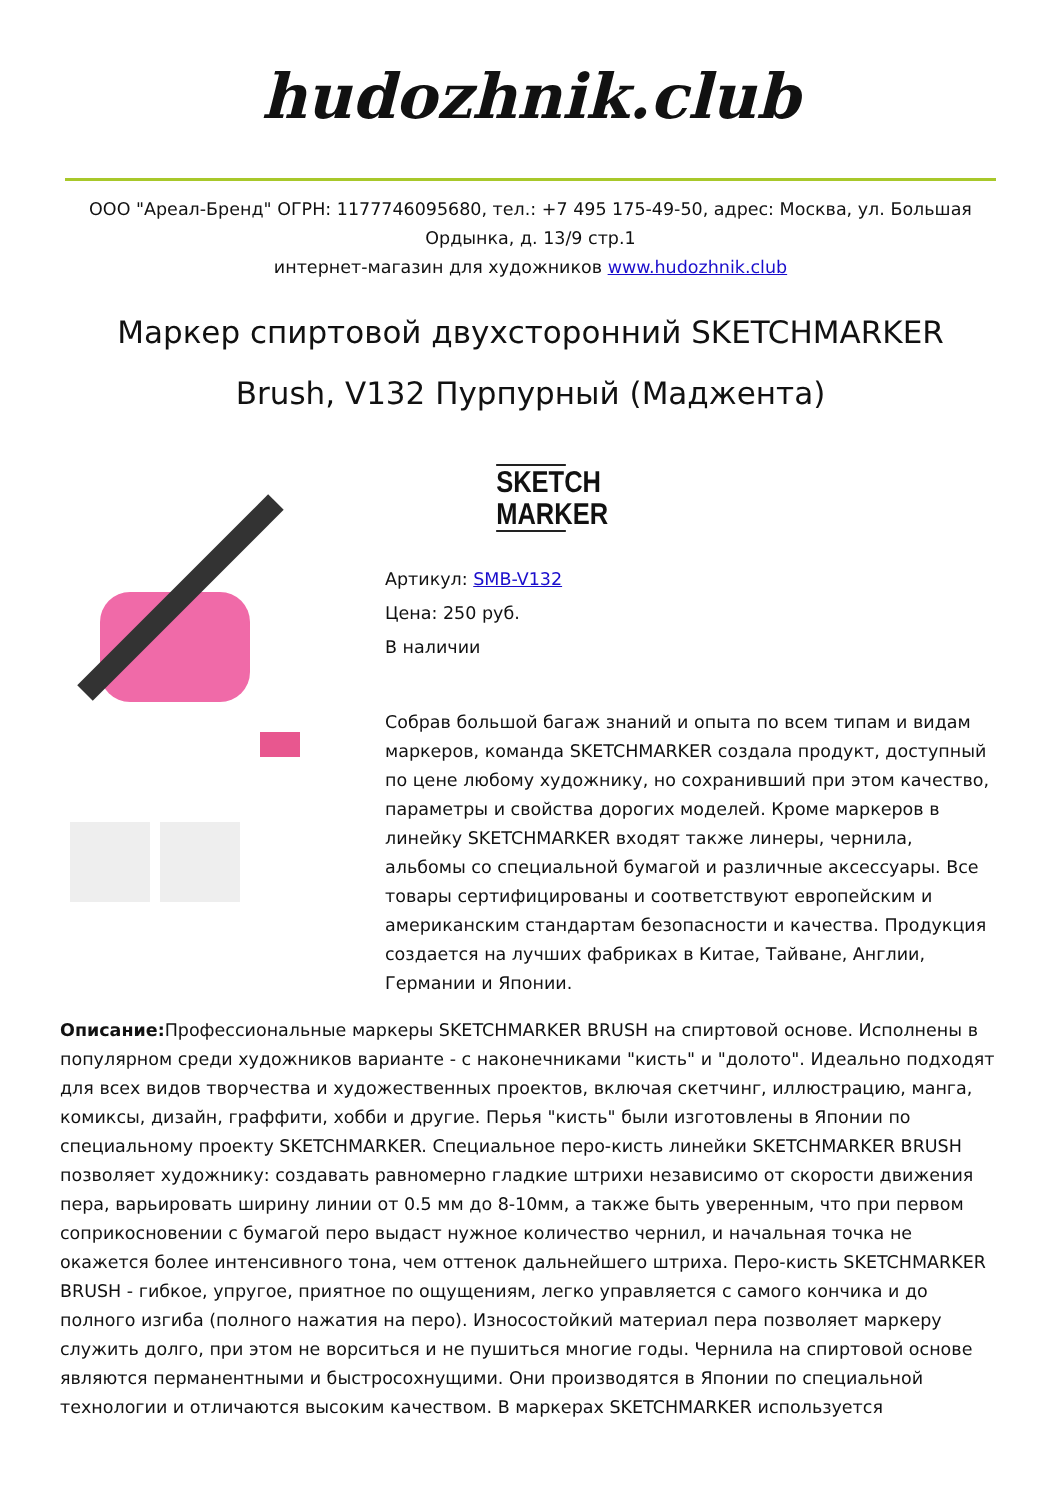hudozhnik.club
ООО "Ареал-Бренд" ОГРН: 1177746095680, тел.: +7 495 175-49-50, адрес: Москва, ул. Большая Ордынка, д. 13/9 стр.1
интернет-магазин для художников www.hudozhnik.club
Маркер спиртовой двухсторонний SKETCHMARKER Brush, V132 Пурпурный (Маджента)
SKETCH
MARKER
Артикул: SMB-V132
Цена: 250 руб.
В наличии
Собрав большой багаж знаний и опыта по всем типам и видам маркеров, команда SKETCHMARKER создала продукт, доступный по цене любому художнику, но сохранивший при этом качество, параметры и свойства дорогих моделей. Кроме маркеров в линейку SKETCHMARKER входят также линеры, чернила, альбомы со специальной бумагой и различные аксессуары. Все товары сертифицированы и соответствуют европейским и американским стандартам безопасности и качества. Продукция создается на лучших фабриках в Китае, Тайване, Англии, Германии и Японии.
Описание: Профессиональные маркеры SKETCHMARKER BRUSH на спиртовой основе. Исполнены в популярном среди художников варианте - с наконечниками "кисть" и "долото". Идеально подходят для всех видов творчества и художественных проектов, включая скетчинг, иллюстрацию, манга, комиксы, дизайн, граффити, хобби и другие. Перья "кисть" были изготовлены в Японии по специальному проекту SKETCHMARKER. Специальное перо-кисть линейки SKETCHMARKER BRUSH позволяет художнику: создавать равномерно гладкие штрихи независимо от скорости движения пера, варьировать ширину линии от 0.5 мм до 8-10мм, а также быть уверенным, что при первом соприкосновении с бумагой перо выдаст нужное количество чернил, и начальная точка не окажется более интенсивного тона, чем оттенок дальнейшего штриха. Перо-кисть SKETCHMARKER BRUSH - гибкое, упругое, приятное по ощущениям, легко управляется с самого кончика и до полного изгиба (полного нажатия на перо). Износостойкий материал пера позволяет маркеру служить долго, при этом не ворситься и не пушиться многие годы. Чернила на спиртовой основе являются перманентными и быстросохнущими. Они производятся в Японии по специальной технологии и отличаются высоким качеством. В маркерах SKETCHMARKER используется